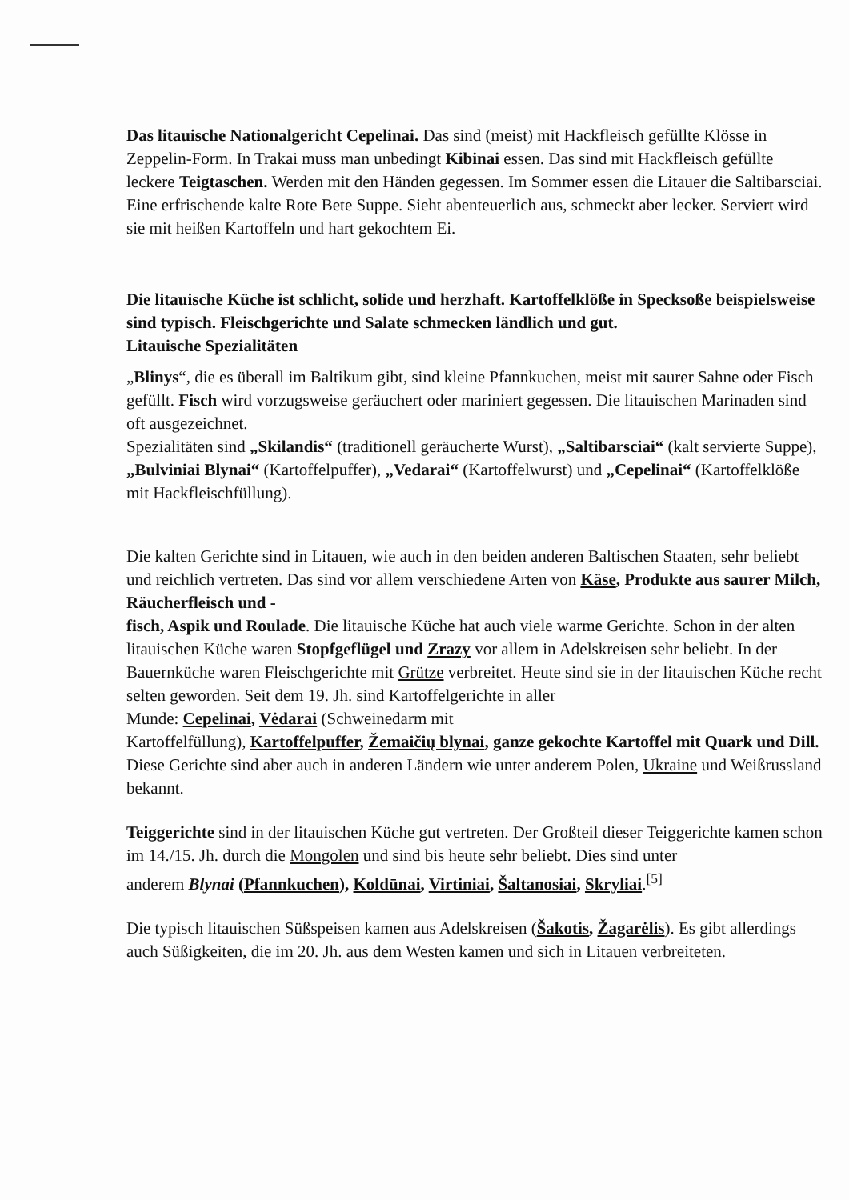Das litauische Nationalgericht Cepelinai. Das sind (meist) mit Hackfleisch gefüllte Klösse in Zeppelin-Form. In Trakai muss man unbedingt Kibinai essen. Das sind mit Hackfleisch gefüllte leckere Teigtaschen. Werden mit den Händen gegessen. Im Sommer essen die Litauer die Saltibarsciai. Eine erfrischende kalte Rote Bete Suppe. Sieht abenteuerlich aus, schmeckt aber lecker. Serviert wird sie mit heißen Kartoffeln und hart gekochtem Ei.
Die litauische Küche ist schlicht, solide und herzhaft. Kartoffelklöße in Specksoße beispielsweise sind typisch. Fleischgerichte und Salate schmecken ländlich und gut.
Litauische Spezialitäten
„Blinys“, die es überall im Baltikum gibt, sind kleine Pfannkuchen, meist mit saurer Sahne oder Fisch gefüllt. Fisch wird vorzugsweise geräuchert oder mariniert gegessen. Die litauischen Marinaden sind oft ausgezeichnet.
Spezialitäten sind „Skilandis“ (traditionell geräucherte Wurst), „Saltibarsciai“ (kalt servierte Suppe), „Bulviniai Blynai“ (Kartoffelpuffer), „Vedarai“ (Kartoffelwurst) und „Cepelinai“ (Kartoffelklöße mit Hackfleischfüllung).
Die kalten Gerichte sind in Litauen, wie auch in den beiden anderen Baltischen Staaten, sehr beliebt und reichlich vertreten. Das sind vor allem verschiedene Arten von Käse, Produkte aus saurer Milch, Räucherfleisch und -
fisch, Aspik und Roulade. Die litauische Küche hat auch viele warme Gerichte. Schon in der alten litauischen Küche waren Stopfgeflügel und Zrazy vor allem in Adelskreisen sehr beliebt. In der Bauernküche waren Fleischgerichte mit Grütze verbreitet. Heute sind sie in der litauischen Küche recht selten geworden. Seit dem 19. Jh. sind Kartoffelgerichte in aller
Munde: Cepelinai, Vėdarai (Schweinedarm mit
Kartoffelfüllung), Kartoffelpuffer, Žemaičių blynai, ganze gekochte Kartoffel mit Quark und Dill. Diese Gerichte sind aber auch in anderen Ländern wie unter anderem Polen, Ukraine und Weißrussland bekannt.
Teiggerichte sind in der litauischen Küche gut vertreten. Der Großteil dieser Teiggerichte kamen schon im 14./15. Jh. durch die Mongolen und sind bis heute sehr beliebt. Dies sind unter
anderem Blynai (Pfannkuchen), Koldūnai, Virtiniai, Šaltanosiai, Skryliai.<sup>[5]</sup>
Die typisch litauischen Süßspeisen kamen aus Adelskreisen (Šakotis, Žagarėlis). Es gibt allerdings auch Süßigkeiten, die im 20. Jh. aus dem Westen kamen und sich in Litauen verbreiteten.